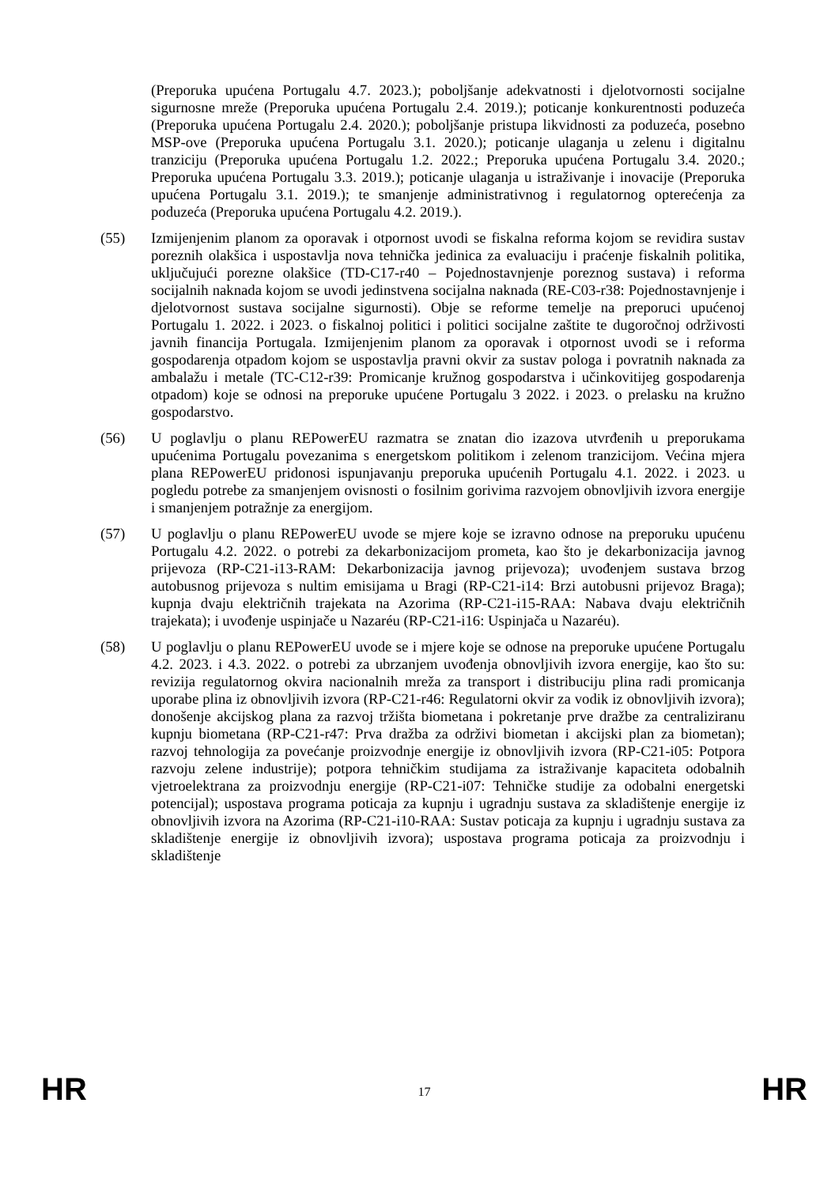(Preporuka upućena Portugalu 4.7. 2023.); poboljšanje adekvatnosti i djelotvornosti socijalne sigurnosne mreže (Preporuka upućena Portugalu 2.4. 2019.); poticanje konkurentnosti poduzeća (Preporuka upućena Portugalu 2.4. 2020.); poboljšanje pristupa likvidnosti za poduzeća, posebno MSP-ove (Preporuka upućena Portugalu 3.1. 2020.); poticanje ulaganja u zelenu i digitalnu tranziciju (Preporuka upućena Portugalu 1.2. 2022.; Preporuka upućena Portugalu 3.4. 2020.; Preporuka upućena Portugalu 3.3. 2019.); poticanje ulaganja u istraživanje i inovacije (Preporuka upućena Portugalu 3.1. 2019.); te smanjenje administrativnog i regulatornog opterećenja za poduzeća (Preporuka upućena Portugalu 4.2. 2019.).
(55) Izmijenjenim planom za oporavak i otpornost uvodi se fiskalna reforma kojom se revidira sustav poreznih olakšica i uspostavlja nova tehnička jedinica za evaluaciju i praćenje fiskalnih politika, uključujući porezne olakšice (TD-C17-r40 – Pojednostavnjenje poreznog sustava) i reforma socijalnih naknada kojom se uvodi jedinstvena socijalna naknada (RE-C03-r38: Pojednostavnjenje i djelotvornost sustava socijalne sigurnosti). Obje se reforme temelje na preporuci upućenoj Portugalu 1. 2022. i 2023. o fiskalnoj politici i politici socijalne zaštite te dugoročnoj održivosti javnih financija Portugala. Izmijenjenim planom za oporavak i otpornost uvodi se i reforma gospodarenja otpadom kojom se uspostavlja pravni okvir za sustav pologa i povratnih naknada za ambalažu i metale (TC-C12-r39: Promicanje kružnog gospodarstva i učinkovitijeg gospodarenja otpadom) koje se odnosi na preporuke upućene Portugalu 3 2022. i 2023. o prelasku na kružno gospodarstvo.
(56) U poglavlju o planu REPowerEU razmatra se znatan dio izazova utvrđenih u preporukama upućenima Portugalu povezanima s energetskom politikom i zelenom tranzicijom. Većina mjera plana REPowerEU pridonosi ispunjavanju preporuka upućenih Portugalu 4.1. 2022. i 2023. u pogledu potrebe za smanjenjem ovisnosti o fosilnim gorivima razvojem obnovljivih izvora energije i smanjenjem potražnje za energijom.
(57) U poglavlju o planu REPowerEU uvode se mjere koje se izravno odnose na preporuku upućenu Portugalu 4.2. 2022. o potrebi za dekarbonizacijom prometa, kao što je dekarbonizacija javnog prijevoza (RP-C21-i13-RAM: Dekarbonizacija javnog prijevoza); uvođenjem sustava brzog autobusnog prijevoza s nultim emisijama u Bragi (RP-C21-i14: Brzi autobusni prijevoz Braga); kupnja dvaju električnih trajekata na Azorima (RP-C21-i15-RAA: Nabava dvaju električnih trajekata); i uvođenje uspinjače u Nazaréu (RP-C21-i16: Uspinjača u Nazaréu).
(58) U poglavlju o planu REPowerEU uvode se i mjere koje se odnose na preporuke upućene Portugalu 4.2. 2023. i 4.3. 2022. o potrebi za ubrzanjem uvođenja obnovljivih izvora energije, kao što su: revizija regulatornog okvira nacionalnih mreža za transport i distribuciju plina radi promicanja uporabe plina iz obnovljivih izvora (RP-C21-r46: Regulatorni okvir za vodik iz obnovljivih izvora); donošenje akcijskog plana za razvoj tržišta biometana i pokretanje prve dražbe za centraliziranu kupnju biometana (RP-C21-r47: Prva dražba za održivi biometan i akcijski plan za biometan); razvoj tehnologija za povećanje proizvodnje energije iz obnovljivih izvora (RP-C21-i05: Potpora razvoju zelene industrije); potpora tehničkim studijama za istraživanje kapaciteta odobalnih vjetroelektrana za proizvodnju energije (RP-C21-i07: Tehničke studije za odobalni energetski potencijal); uspostava programa poticaja za kupnju i ugradnju sustava za skladištenje energije iz obnovljivih izvora na Azorima (RP-C21-i10-RAA: Sustav poticaja za kupnju i ugradnju sustava za skladištenje energije iz obnovljivih izvora); uspostava programa poticaja za proizvodnju i skladištenje
HR 17 HR